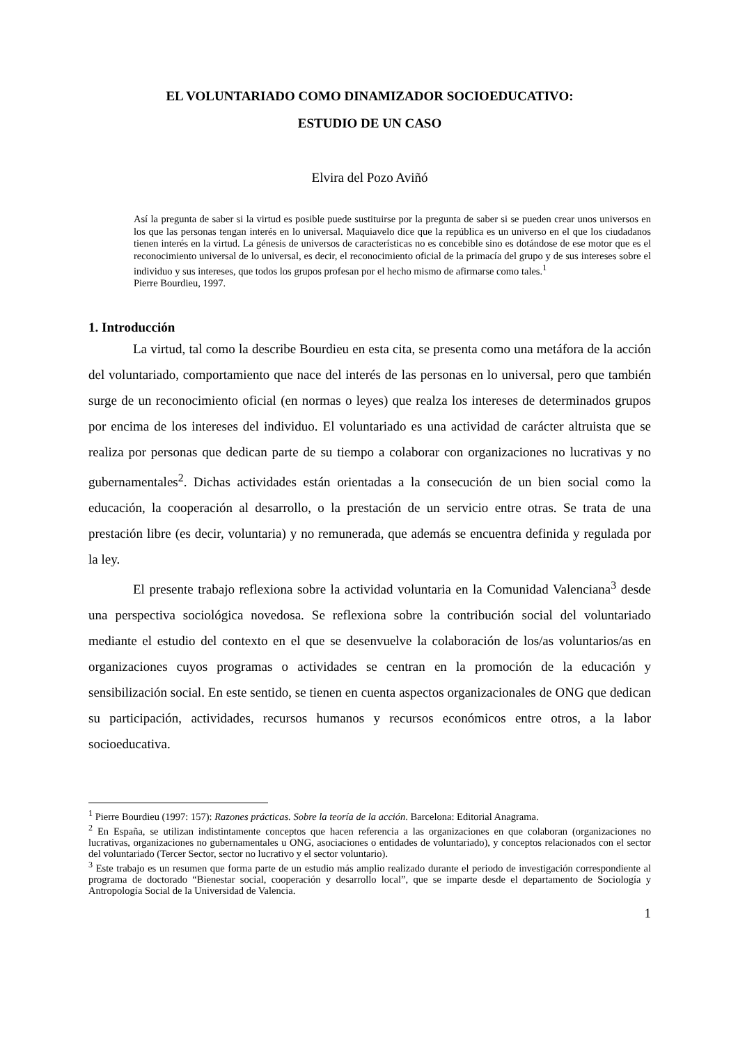EL VOLUNTARIADO COMO DINAMIZADOR SOCIOEDUCATIVO:
ESTUDIO DE UN CASO
Elvira del Pozo Aviñó
Así la pregunta de saber si la virtud es posible puede sustituirse por la pregunta de saber si se pueden crear unos universos en los que las personas tengan interés en lo universal. Maquiavelo dice que la república es un universo en el que los ciudadanos tienen interés en la virtud. La génesis de universos de características no es concebible sino es dotándose de ese motor que es el reconocimiento universal de lo universal, es decir, el reconocimiento oficial de la primacía del grupo y de sus intereses sobre el individuo y sus intereses, que todos los grupos profesan por el hecho mismo de afirmarse como tales.<sup>1</sup>
Pierre Bourdieu, 1997.
1. Introducción
La virtud, tal como la describe Bourdieu en esta cita, se presenta como una metáfora de la acción del voluntariado, comportamiento que nace del interés de las personas en lo universal, pero que también surge de un reconocimiento oficial (en normas o leyes) que realza los intereses de determinados grupos por encima de los intereses del individuo. El voluntariado es una actividad de carácter altruista que se realiza por personas que dedican parte de su tiempo a colaborar con organizaciones no lucrativas y no gubernamentales<sup>2</sup>. Dichas actividades están orientadas a la consecución de un bien social como la educación, la cooperación al desarrollo, o la prestación de un servicio entre otras. Se trata de una prestación libre (es decir, voluntaria) y no remunerada, que además se encuentra definida y regulada por la ley.
El presente trabajo reflexiona sobre la actividad voluntaria en la Comunidad Valenciana<sup>3</sup> desde una perspectiva sociológica novedosa. Se reflexiona sobre la contribución social del voluntariado mediante el estudio del contexto en el que se desenvuelve la colaboración de los/as voluntarios/as en organizaciones cuyos programas o actividades se centran en la promoción de la educación y sensibilización social. En este sentido, se tienen en cuenta aspectos organizacionales de ONG que dedican su participación, actividades, recursos humanos y recursos económicos entre otros, a la labor socioeducativa.
<sup>1</sup> Pierre Bourdieu (1997: 157): Razones prácticas. Sobre la teoría de la acción. Barcelona: Editorial Anagrama.
<sup>2</sup> En España, se utilizan indistintamente conceptos que hacen referencia a las organizaciones en que colaboran (organizaciones no lucrativas, organizaciones no gubernamentales u ONG, asociaciones o entidades de voluntariado), y conceptos relacionados con el sector del voluntariado (Tercer Sector, sector no lucrativo y el sector voluntario).
<sup>3</sup> Este trabajo es un resumen que forma parte de un estudio más amplio realizado durante el periodo de investigación correspondiente al programa de doctorado “Bienestar social, cooperación y desarrollo local”, que se imparte desde el departamento de Sociología y Antropología Social de la Universidad de Valencia.
1